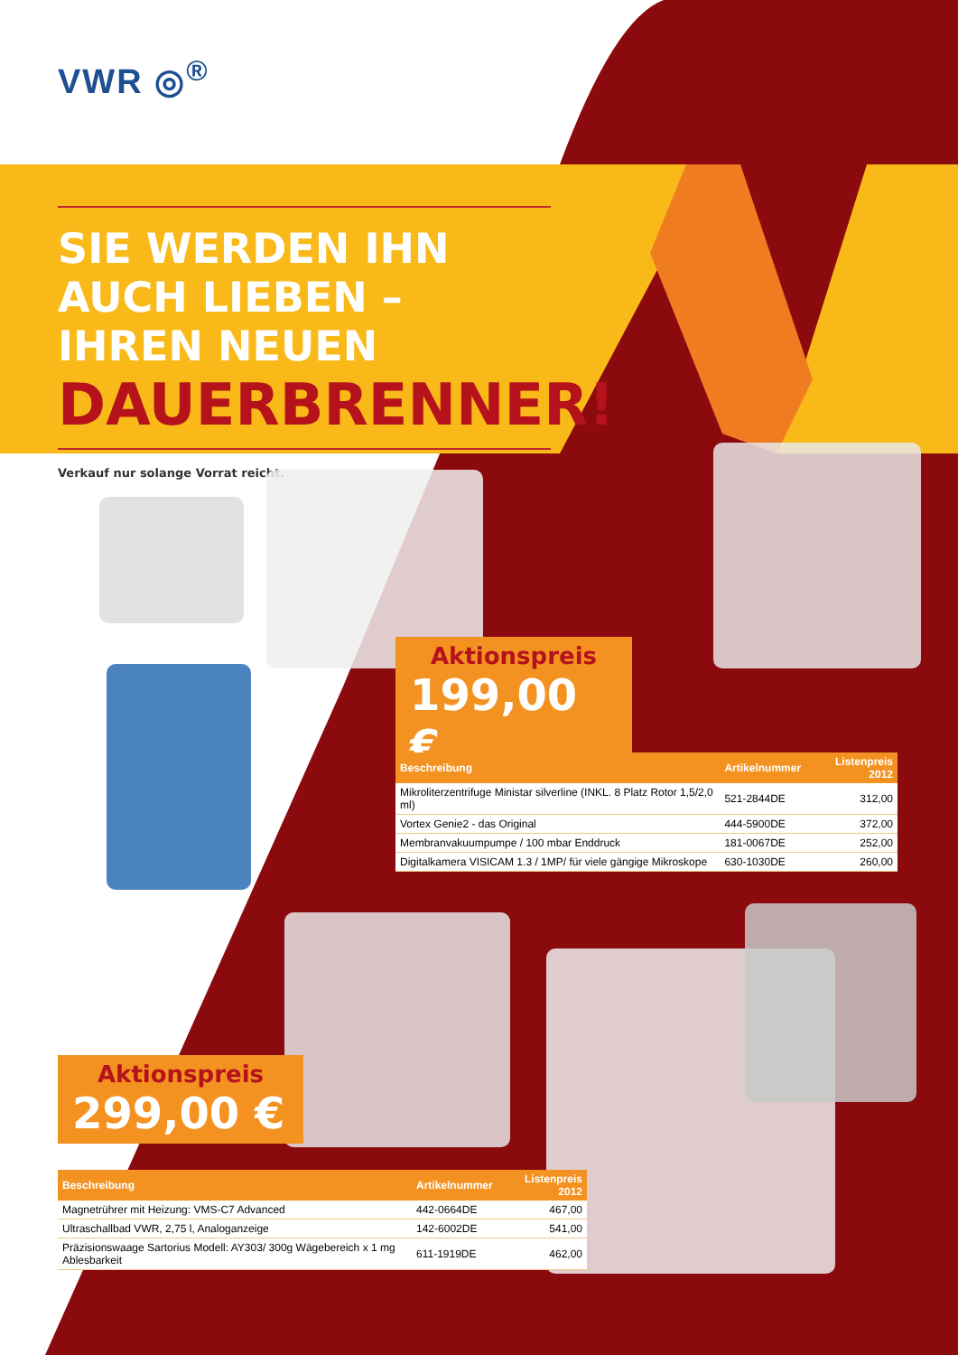VWR ◎<sup>®</sup>
SIE WERDEN IHN AUCH LIEBEN – IHREN NEUEN
DAUERBRENNER!
Verkauf nur solange Vorrat reicht.
Aktionspreis
199,00 €
| Beschreibung | Artikelnummer | Listenpreis 2012 |
| --- | --- | --- |
| Mikroliterzentrifuge Ministar silverline (INKL. 8 Platz Rotor 1,5/2,0 ml) | 521-2844DE | 312,00 |
| Vortex Genie2 - das Original | 444-5900DE | 372,00 |
| Membranvakuumpumpe / 100 mbar Enddruck | 181-0067DE | 252,00 |
| Digitalkamera VISICAM 1.3 / 1MP/ für viele gängige Mikroskope | 630-1030DE | 260,00 |
Aktionspreis
299,00 €
| Beschreibung | Artikelnummer | Listenpreis 2012 |
| --- | --- | --- |
| Magnetrührer mit Heizung: VMS-C7 Advanced | 442-0664DE | 467,00 |
| Ultraschallbad VWR, 2,75 l, Analoganzeige | 142-6002DE | 541,00 |
| Präzisionswaage Sartorius Modell: AY303/ 300g Wägebereich x 1 mg Ablesbarkeit | 611-1919DE | 462,00 |